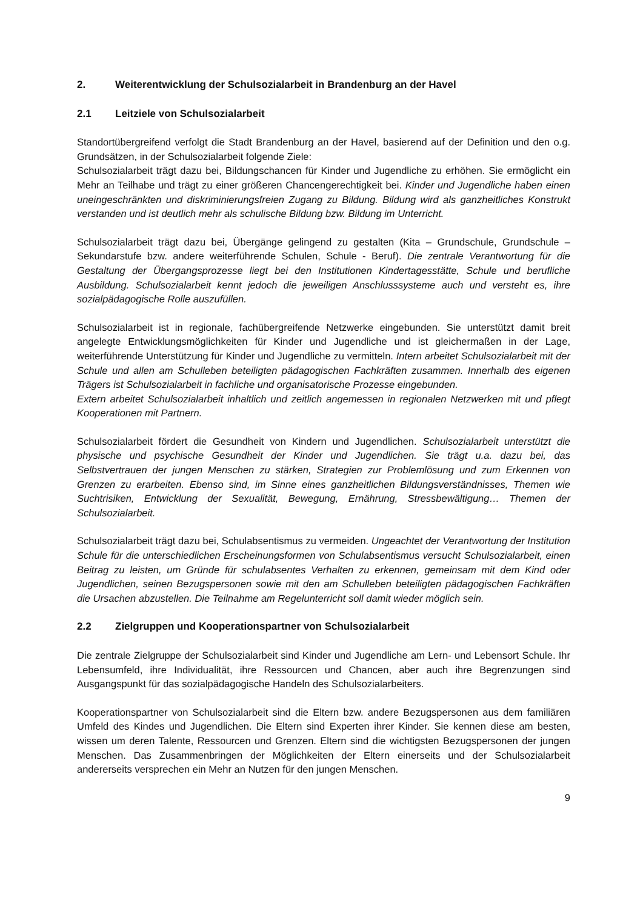2. Weiterentwicklung der Schulsozialarbeit in Brandenburg an der Havel
2.1 Leitziele von Schulsozialarbeit
Standortübergreifend verfolgt die Stadt Brandenburg an der Havel, basierend auf der Definition und den o.g. Grundsätzen, in der Schulsozialarbeit folgende Ziele:
Schulsozialarbeit trägt dazu bei, Bildungschancen für Kinder und Jugendliche zu erhöhen. Sie ermöglicht ein Mehr an Teilhabe und trägt zu einer größeren Chancengerechtigkeit bei. Kinder und Jugendliche haben einen uneingeschränkten und diskriminierungsfreien Zugang zu Bildung. Bildung wird als ganzheitliches Konstrukt verstanden und ist deutlich mehr als schulische Bildung bzw. Bildung im Unterricht.
Schulsozialarbeit trägt dazu bei, Übergänge gelingend zu gestalten (Kita – Grundschule, Grundschule – Sekundarstufe bzw. andere weiterführende Schulen, Schule - Beruf). Die zentrale Verantwortung für die Gestaltung der Übergangsprozesse liegt bei den Institutionen Kindertagesstätte, Schule und berufliche Ausbildung. Schulsozialarbeit kennt jedoch die jeweiligen Anschlusssysteme auch und versteht es, ihre sozialpädagogische Rolle auszufüllen.
Schulsozialarbeit ist in regionale, fachübergreifende Netzwerke eingebunden. Sie unterstützt damit breit angelegte Entwicklungsmöglichkeiten für Kinder und Jugendliche und ist gleichermaßen in der Lage, weiterführende Unterstützung für Kinder und Jugendliche zu vermitteln. Intern arbeitet Schulsozialarbeit mit der Schule und allen am Schulleben beteiligten pädagogischen Fachkräften zusammen. Innerhalb des eigenen Trägers ist Schulsozialarbeit in fachliche und organisatorische Prozesse eingebunden.
Extern arbeitet Schulsozialarbeit inhaltlich und zeitlich angemessen in regionalen Netzwerken mit und pflegt Kooperationen mit Partnern.
Schulsozialarbeit fördert die Gesundheit von Kindern und Jugendlichen. Schulsozialarbeit unterstützt die physische und psychische Gesundheit der Kinder und Jugendlichen. Sie trägt u.a. dazu bei, das Selbstvertrauen der jungen Menschen zu stärken, Strategien zur Problemlösung und zum Erkennen von Grenzen zu erarbeiten. Ebenso sind, im Sinne eines ganzheitlichen Bildungsverständnisses, Themen wie Suchtrisiken, Entwicklung der Sexualität, Bewegung, Ernährung, Stressbewältigung… Themen der Schulsozialarbeit.
Schulsozialarbeit trägt dazu bei, Schulabsentismus zu vermeiden. Ungeachtet der Verantwortung der Institution Schule für die unterschiedlichen Erscheinungsformen von Schulabsentismus versucht Schulsozialarbeit, einen Beitrag zu leisten, um Gründe für schulabsentes Verhalten zu erkennen, gemeinsam mit dem Kind oder Jugendlichen, seinen Bezugspersonen sowie mit den am Schulleben beteiligten pädagogischen Fachkräften die Ursachen abzustellen. Die Teilnahme am Regelunterricht soll damit wieder möglich sein.
2.2 Zielgruppen und Kooperationspartner von Schulsozialarbeit
Die zentrale Zielgruppe der Schulsozialarbeit sind Kinder und Jugendliche am Lern- und Lebensort Schule. Ihr Lebensumfeld, ihre Individualität, ihre Ressourcen und Chancen, aber auch ihre Begrenzungen sind Ausgangspunkt für das sozialpädagogische Handeln des Schulsozialarbeiters.
Kooperationspartner von Schulsozialarbeit sind die Eltern bzw. andere Bezugspersonen aus dem familiären Umfeld des Kindes und Jugendlichen. Die Eltern sind Experten ihrer Kinder. Sie kennen diese am besten, wissen um deren Talente, Ressourcen und Grenzen. Eltern sind die wichtigsten Bezugspersonen der jungen Menschen. Das Zusammenbringen der Möglichkeiten der Eltern einerseits und der Schulsozialarbeit andererseits versprechen ein Mehr an Nutzen für den jungen Menschen.
9